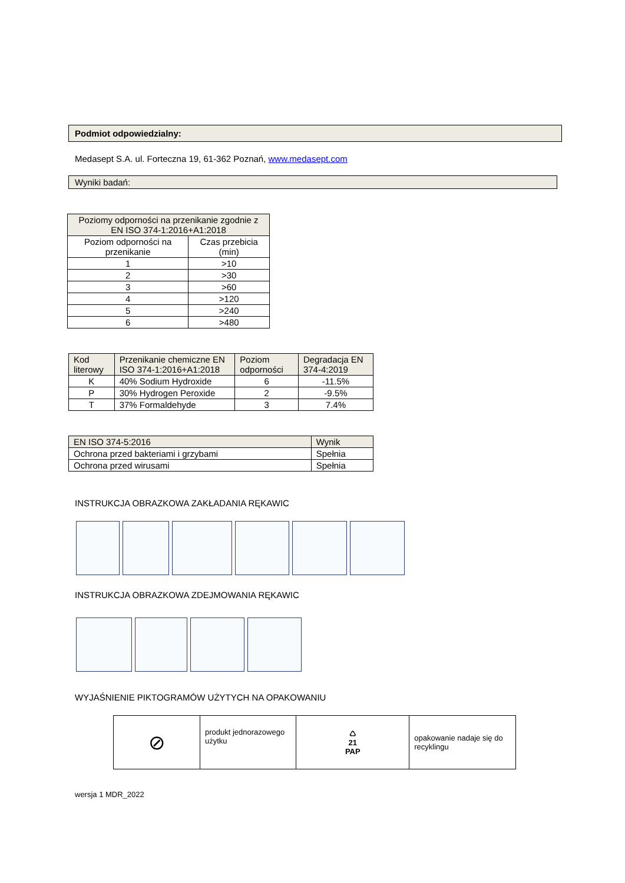Podmiot odpowiedzialny:
Medasept S.A. ul. Forteczna 19, 61-362 Poznań, www.medasept.com
Wyniki badań:
| Poziomy odporności na przenikanie zgodnie z EN ISO 374-1:2016+A1:2018 | |
| --- | --- |
| Poziom odporności na przenikanie | Czas przebicia (min) |
| 1 | >10 |
| 2 | >30 |
| 3 | >60 |
| 4 | >120 |
| 5 | >240 |
| 6 | >480 |
| Kod literowy | Przenikanie chemiczne EN ISO 374-1:2016+A1:2018 | Poziom odporności | Degradacja EN 374-4:2019 |
| --- | --- | --- | --- |
| K | 40% Sodium Hydroxide | 6 | -11.5% |
| P | 30% Hydrogen Peroxide | 2 | -9.5% |
| T | 37% Formaldehyde | 3 | 7.4% |
| EN ISO 374-5:2016 | Wynik |
| --- | --- |
| Ochrona przed bakteriami i grzybami | Spełnia |
| Ochrona przed wirusami | Spełnia |
INSTRUKCJA OBRAZKOWA ZAKŁADANIA RĘKAWIC
INSTRUKCJA OBRAZKOWA ZDEJMOWANIA RĘKAWIC
WYJAŚNIENIE PIKTOGRAMÓW UŻYTYCH NA OPAKOWANIU
| ⊘ | produkt jednorazowego użytku | ♺ 21 PAP | opakowanie nadaje się do recyklingu |
wersja 1 MDR_2022